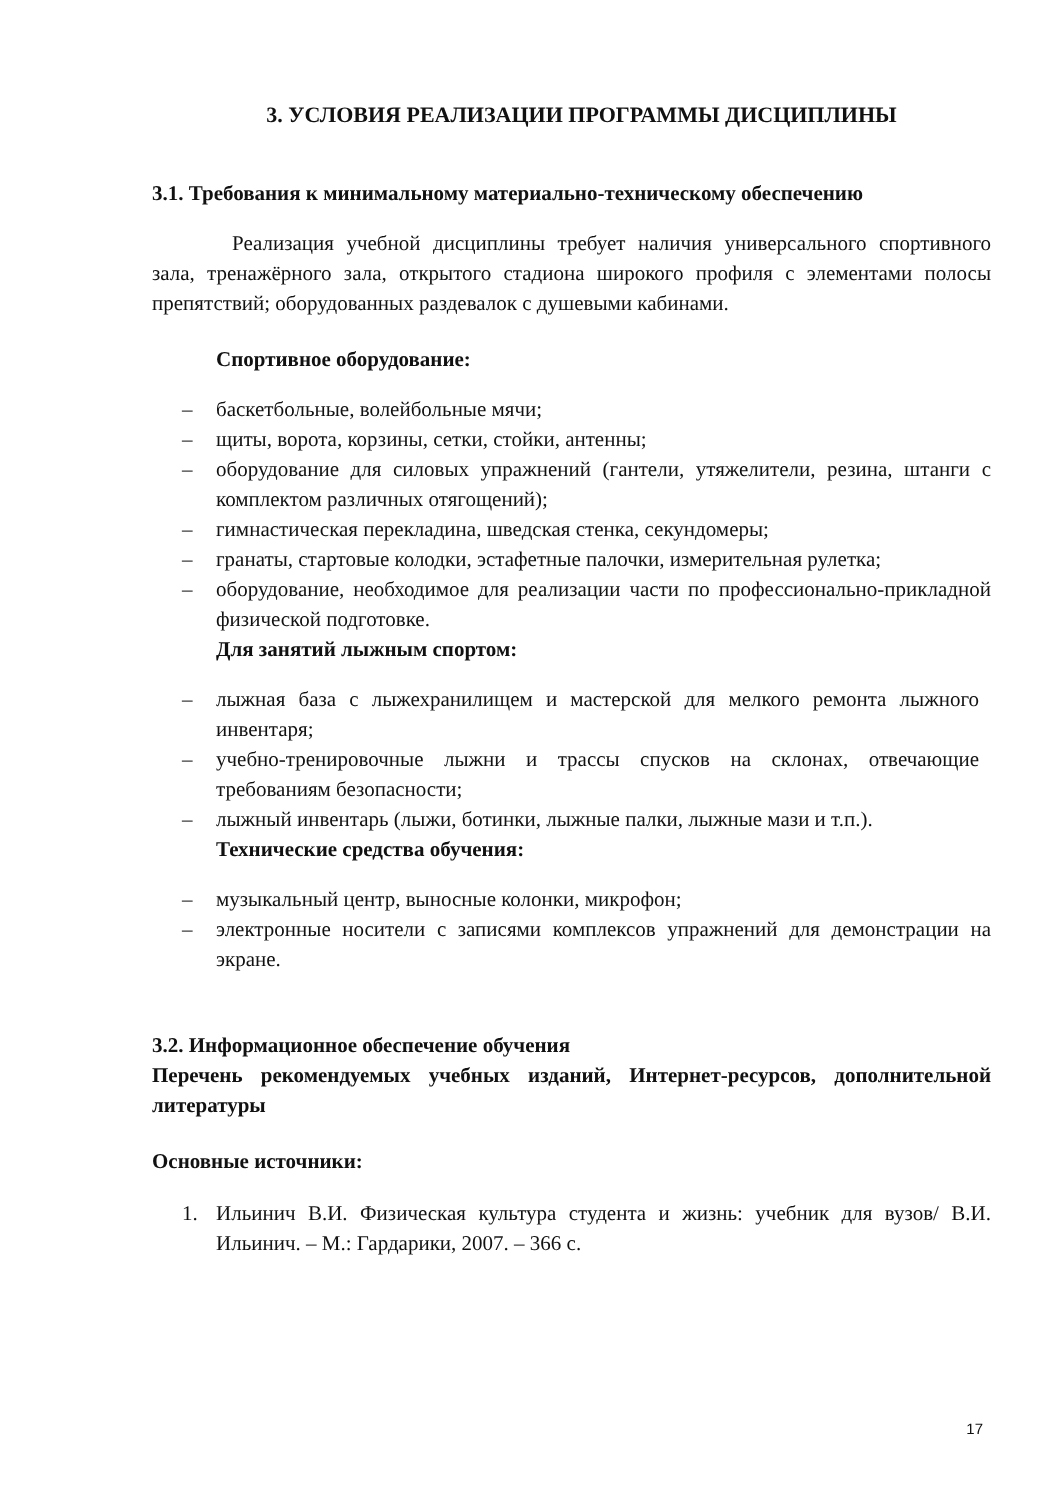3. УСЛОВИЯ РЕАЛИЗАЦИИ ПРОГРАММЫ ДИСЦИПЛИНЫ
3.1. Требования к минимальному материально-техническому обеспечению
Реализация учебной дисциплины требует наличия универсального спортивного зала, тренажёрного зала, открытого стадиона широкого профиля с элементами полосы препятствий; оборудованных раздевалок с душевыми кабинами.
Спортивное оборудование:
– баскетбольные, волейбольные мячи;
– щиты, ворота, корзины, сетки, стойки, антенны;
– оборудование для силовых упражнений (гантели, утяжелители, резина, штанги с комплектом различных отягощений);
– гимнастическая перекладина, шведская стенка, секундомеры;
– гранаты, стартовые колодки, эстафетные палочки, измерительная рулетка;
– оборудование, необходимое для реализации части по профессионально-прикладной физической подготовке.
Для занятий лыжным спортом:
– лыжная база с лыжехранилищем и мастерской для мелкого ремонта лыжного инвентаря;
– учебно-тренировочные лыжни и трассы спусков на склонах, отвечающие требованиям безопасности;
– лыжный инвентарь (лыжи, ботинки, лыжные палки, лыжные мази и т.п.).
Технические средства обучения:
– музыкальный центр, выносные колонки, микрофон;
– электронные носители с записями комплексов упражнений для демонстрации на экране.
3.2. Информационное обеспечение обучения
Перечень рекомендуемых учебных изданий, Интернет-ресурсов, дополнительной литературы
Основные источники:
1. Ильинич В.И. Физическая культура студента и жизнь: учебник для вузов/ В.И. Ильинич. – М.: Гардарики, 2007. – 366 с.
17